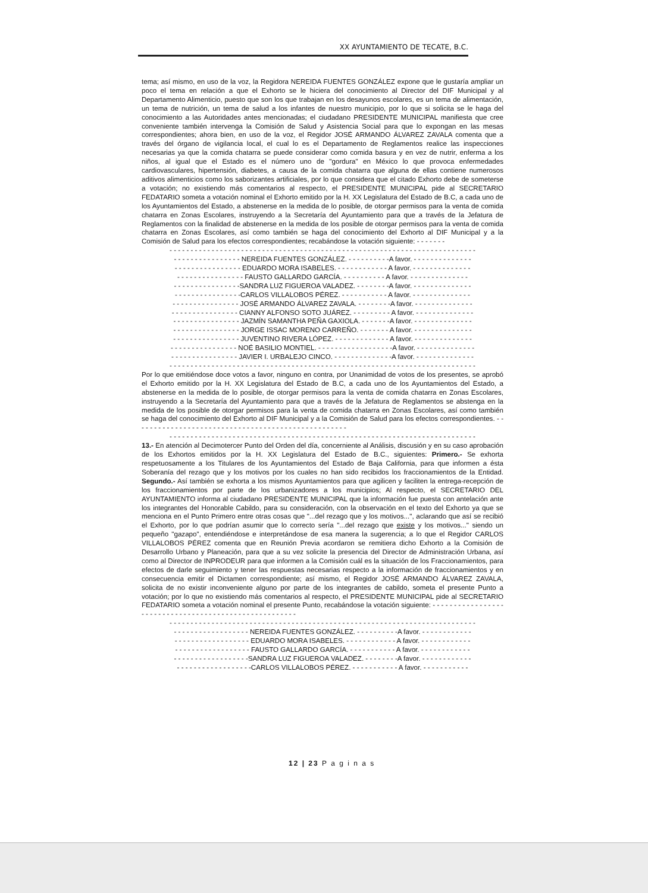XX AYUNTAMIENTO DE TECATE, B.C.
tema; así mismo, en uso de la voz, la Regidora NEREIDA FUENTES GONZÁLEZ expone que le gustaría ampliar un poco el tema en relación a que el Exhorto se le hiciera del conocimiento al Director del DIF Municipal y al Departamento Alimenticio, puesto que son los que trabajan en los desayunos escolares, es un tema de alimentación, un tema de nutrición, un tema de salud a los infantes de nuestro municipio, por lo que si solicita se le haga del conocimiento a las Autoridades antes mencionadas; el ciudadano PRESIDENTE MUNICIPAL manifiesta que cree conveniente también intervenga la Comisión de Salud y Asistencia Social para que lo expongan en las mesas correspondientes; ahora bien, en uso de la voz, el Regidor JOSÉ ARMANDO ÁLVAREZ ZAVALA comenta que a través del órgano de vigilancia local, el cual lo es el Departamento de Reglamentos realice las inspecciones necesarias ya que la comida chatarra se puede considerar como comida basura y en vez de nutrir, enferma a los niños, al igual que el Estado es el número uno de "gordura" en México lo que provoca enfermedades cardiovasculares, hipertensión, diabetes, a causa de la comida chatarra que alguna de ellas contiene numerosos aditivos alimenticios como los saborizantes artificiales, por lo que considera que el citado Exhorto debe de someterse a votación; no existiendo más comentarios al respecto, el PRESIDENTE MUNICIPAL pide al SECRETARIO FEDATARIO someta a votación nominal el Exhorto emitido por la H. XX Legislatura del Estado de B.C, a cada uno de los Ayuntamientos del Estado, a abstenerse en la medida de lo posible, de otorgar permisos para la venta de comida chatarra en Zonas Escolares, instruyendo a la Secretaría del Ayuntamiento para que a través de la Jefatura de Reglamentos con la finalidad de abstenerse en la medida de los posible de otorgar permisos para la venta de comida chatarra en Zonas Escolares, así como también se haga del conocimiento del Exhorto al DIF Municipal y a la Comisión de Salud para los efectos correspondientes; recabándose la votación siguiente: - - - - - - -
- - - - - - - - - - - - - - - - - - - - - - - - - - - - - - - - - - - - - - - - - - - - - - - - - - - - - - - - - - - - - - - - - - - - - - - - -
- - - - - - - - - - - - - - - - NEREIDA FUENTES GONZÁLEZ. - - - - - - - - - -A favor. - - - - - - - - - - - - - -
- - - - - - - - - - - - - - - - EDUARDO MORA ISABELES. - - - - - - - - - - - - A favor. - - - - - - - - - - - - - -
- - - - - - - - - - - - - - - - FAUSTO GALLARDO GARCÍA. - - - - - - - - - - A favor. - - - - - - - - - - - - - -
- - - - - - - - - - - - - - - -SANDRA LUZ FIGUEROA VALADEZ. - - - - - - - -A favor. - - - - - - - - - - - - - -
- - - - - - - - - - - - - - - -CARLOS VILLALOBOS PÉREZ. - - - - - - - - - - - A favor. - - - - - - - - - - - - - -
- - - - - - - - - - - - - - - - JOSÉ ARMANDO ÁLVAREZ ZAVALA. - - - - - - - -A favor. - - - - - - - - - - - - - -
- - - - - - - - - - - - - - - - CIANNY ALFONSO SOTO JUÁREZ. - - - - - - - - - A favor. - - - - - - - - - - - - - -
- - - - - - - - - - - - - - - - JAZMÍN SAMANTHA PEÑA GAXIOLA. - - - - - - -A favor. - - - - - - - - - - - - - -
- - - - - - - - - - - - - - - - JORGE ISSAC MORENO CARREÑO. - - - - - - - A favor. - - - - - - - - - - - - - -
- - - - - - - - - - - - - - - - JUVENTINO RIVERA LÓPEZ. - - - - - - - - - - - - - A favor. - - - - - - - - - - - - - -
- - - - - - - - - - - - - - - - NOÉ BASILIO MONTIEL. - - - - - - - - - - - - - - - - - -A favor. - - - - - - - - - - - - - -
- - - - - - - - - - - - - - - - JAVIER I. URBALEJO CINCO. - - - - - - - - - - - - - -A favor. - - - - - - - - - - - - - -
- - - - - - - - - - - - - - - - - - - - - - - - - - - - - - - - - - - - - - - - - - - - - - - - - - - - - - - - - - - - - - - - - - - - - - - - -
Por lo que emitiéndose doce votos a favor, ninguno en contra, por Unanimidad de votos de los presentes, se aprobó el Exhorto emitido por la H. XX Legislatura del Estado de B.C, a cada uno de los Ayuntamientos del Estado, a abstenerse en la medida de lo posible, de otorgar permisos para la venta de comida chatarra en Zonas Escolares, instruyendo a la Secretaría del Ayuntamiento para que a través de la Jefatura de Reglamentos se abstenga en la medida de los posible de otorgar permisos para la venta de comida chatarra en Zonas Escolares, así como también se haga del conocimiento del Exhorto al DIF Municipal y a la Comisión de Salud para los efectos correspondientes. - - - - - - - - - - - - - - - - - - - - - - - - - - - - - - - - - - - - - - - - - - - - - - - - - - -
- - - - - - - - - - - - - - - - - - - - - - - - - - - - - - - - - - - - - - - - - - - - - - - - - - - - - - - - - - - - - - - - - - - - - - - - -
13.- En atención al Decimotercer Punto del Orden del día, concerniente al Análisis, discusión y en su caso aprobación de los Exhortos emitidos por la H. XX Legislatura del Estado de B.C., siguientes: Primero.- Se exhorta respetuosamente a los Titulares de los Ayuntamientos del Estado de Baja California, para que informen a ésta Soberanía del rezago que y los motivos por los cuales no han sido recibidos los fraccionamientos de la Entidad. Segundo.- Así también se exhorta a los mismos Ayuntamientos para que agilicen y faciliten la entrega-recepción de los fraccionamientos por parte de los urbanizadores a los municipios; Al respecto, el SECRETARIO DEL AYUNTAMIENTO informa al ciudadano PRESIDENTE MUNICIPAL que la información fue puesta con antelación ante los integrantes del Honorable Cabildo, para su consideración, con la observación en el texto del Exhorto ya que se menciona en el Punto Primero entre otras cosas que "...del rezago que y los motivos...", aclarando que así se recibió el Exhorto, por lo que podrían asumir que lo correcto sería "...del rezago que existe y los motivos..." siendo un pequeño "gazapo", entendiéndose e interpretándose de esa manera la sugerencia; a lo que el Regidor CARLOS VILLALOBOS PÉREZ comenta que en Reunión Previa acordaron se remitiera dicho Exhorto a la Comisión de Desarrollo Urbano y Planeación, para que a su vez solicite la presencia del Director de Administración Urbana, así como al Director de INPRODEUR para que informen a la Comisión cuál es la situación de los Fraccionamientos, para efectos de darle seguimiento y tener las respuestas necesarias respecto a la información de fraccionamientos y en consecuencia emitir el Dictamen correspondiente; así mismo, el Regidor JOSÉ ARMANDO ÁLVAREZ ZAVALA, solicita de no existir inconveniente alguno por parte de los integrantes de cabildo, someta el presente Punto a votación; por lo que no existiendo más comentarios al respecto, el PRESIDENTE MUNICIPAL pide al SECRETARIO FEDATARIO someta a votación nominal el presente Punto, recabándose la votación siguiente: - - - - - - - - - - - - - - - - - - - - - - - - - - - - - - - - - - - - - - - - - - - - - - - - - - - - - -
- - - - - - - - - - - - - - - - - - - - - - - - - - - - - - - - - - - - - - - - - - - - - - - - - - - - - - - - - - - - - - - - - - - - - - - - -
- - - - - - - - - - - - - - - - - - NEREIDA FUENTES GONZÁLEZ. - - - - - - - - - -A favor. - - - - - - - - - - - -
- - - - - - - - - - - - - - - - - - EDUARDO MORA ISABELES. - - - - - - - - - - - - A favor. - - - - - - - - - - - -
- - - - - - - - - - - - - - - - - - FAUSTO GALLARDO GARCÍA. - - - - - - - - - - - A favor. - - - - - - - - - - - -
- - - - - - - - - - - - - - - - - -SANDRA LUZ FIGUEROA VALADEZ. - - - - - - - -A favor. - - - - - - - - - - - -
- - - - - - - - - - - - - - - - - -CARLOS VILLALOBOS PÉREZ. - - - - - - - - - - - A favor. - - - - - - - - - - -
12 | 23 P a g i n a s